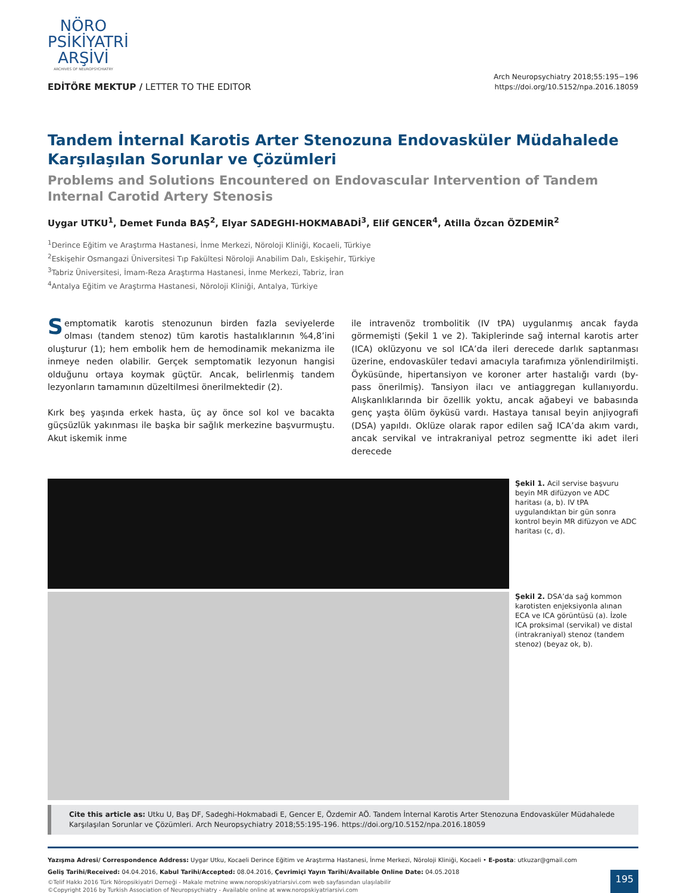NÖRO
PSİKİYATRİ
ARŞİVİ
ARCHIVES OF NEUROPSYCHIATRY
EDİTÖRE MEKTUP / LETTER TO THE EDITOR
Arch Neuropsychiatry 2018;55:195−196
https://doi.org/10.5152/npa.2016.18059
Tandem İnternal Karotis Arter Stenozuna Endovasküler Müdahalede Karşılaşılan Sorunlar ve Çözümleri
Problems and Solutions Encountered on Endovascular Intervention of Tandem Internal Carotid Artery Stenosis
Uygar UTKU<sup>1</sup>, Demet Funda BAŞ<sup>2</sup>, Elyar SADEGHI-HOKMABADİ<sup>3</sup>, Elif GENCER<sup>4</sup>, Atilla Özcan ÖZDEMİR<sup>2</sup>
<sup>1</sup> Derince Eğitim ve Araştırma Hastanesi, İnme Merkezi, Nöroloji Kliniği, Kocaeli, Türkiye
<sup>2</sup> Eskişehir Osmangazi Üniversitesi Tıp Fakültesi Nöroloji Anabilim Dalı, Eskişehir, Türkiye
<sup>3</sup> Tabriz Üniversitesi, İmam-Reza Araştırma Hastanesi, İnme Merkezi, Tabriz, İran
<sup>4</sup> Antalya Eğitim ve Araştırma Hastanesi, Nöroloji Kliniği, Antalya, Türkiye
Semptomatik karotis stenozunun birden fazla seviyelerde olması (tandem stenoz) tüm karotis hastalıklarının %4,8’ini oluşturur (1); hem embolik hem de hemodinamik mekanizma ile inmeye neden olabilir. Gerçek semptomatik lezyonun hangisi olduğunu ortaya koymak güçtür. Ancak, belirlenmiş tandem lezyonların tamamının düzeltilmesi önerilmektedir (2).
Kırk beş yaşında erkek hasta, üç ay önce sol kol ve bacakta güçsüzlük yakınması ile başka bir sağlık merkezine başvurmuştu. Akut iskemik inme
ile intravenöz trombolitik (IV tPA) uygulanmış ancak fayda görmemişti (Şekil 1 ve 2). Takiplerinde sağ internal karotis arter (ICA) oklüzyonu ve sol ICA’da ileri derecede darlık saptanması üzerine, endovasküler tedavi amacıyla tarafımıza yönlendirilmişti. Öyküsünde, hipertansiyon ve koroner arter hastalığı vardı (by-pass önerilmiş). Tansiyon ilacı ve antiaggregan kullanıyordu. Alışkanlıklarında bir özellik yoktu, ancak ağabeyi ve babasında genç yaşta ölüm öyküsü vardı. Hastaya tanısal beyin anjiyografi (DSA) yapıldı. Oklüze olarak rapor edilen sağ ICA’da akım vardı, ancak servikal ve intrakraniyal petroz segmentte iki adet ileri derecede
Şekil 1. Acil servise başvuru beyin MR difüzyon ve ADC haritası (a, b). IV tPA uygulandıktan bir gün sonra kontrol beyin MR difüzyon ve ADC haritası (c, d).
Şekil 2. DSA’da sağ kommon karotisten enjeksiyonla alınan ECA ve ICA görüntüsü (a). İzole ICA proksimal (servikal) ve distal (intrakraniyal) stenoz (tandem stenoz) (beyaz ok, b).
Cite this article as: Utku U, Baş DF, Sadeghi-Hokmabadi E, Gencer E, Özdemir AÖ. Tandem İnternal Karotis Arter Stenozuna Endovasküler Müdahalede Karşılaşılan Sorunlar ve Çözümleri. Arch Neuropsychiatry 2018;55:195-196. https://doi.org/10.5152/npa.2016.18059
Yazışma Adresi/ Correspondence Address: Uygar Utku, Kocaeli Derince Eğitim ve Araştırma Hastanesi, İnme Merkezi, Nöroloji Kliniği, Kocaeli • E-posta: utkuzar@gmail.com
Geliş Tarihi/Received: 04.04.2016, Kabul Tarihi/Accepted: 08.04.2016, Çevrimiçi Yayın Tarihi/Available Online Date: 04.05.2018
©Telif Hakkı 2016 Türk Nöropsikiyatri Derneği - Makale metnine www.noropskiyatriarsivi.com web sayfasından ulaşılabilir
©Copyright 2016 by Turkish Association of Neuropsychiatry - Available online at www.noropskiyatriarsivi.com
195